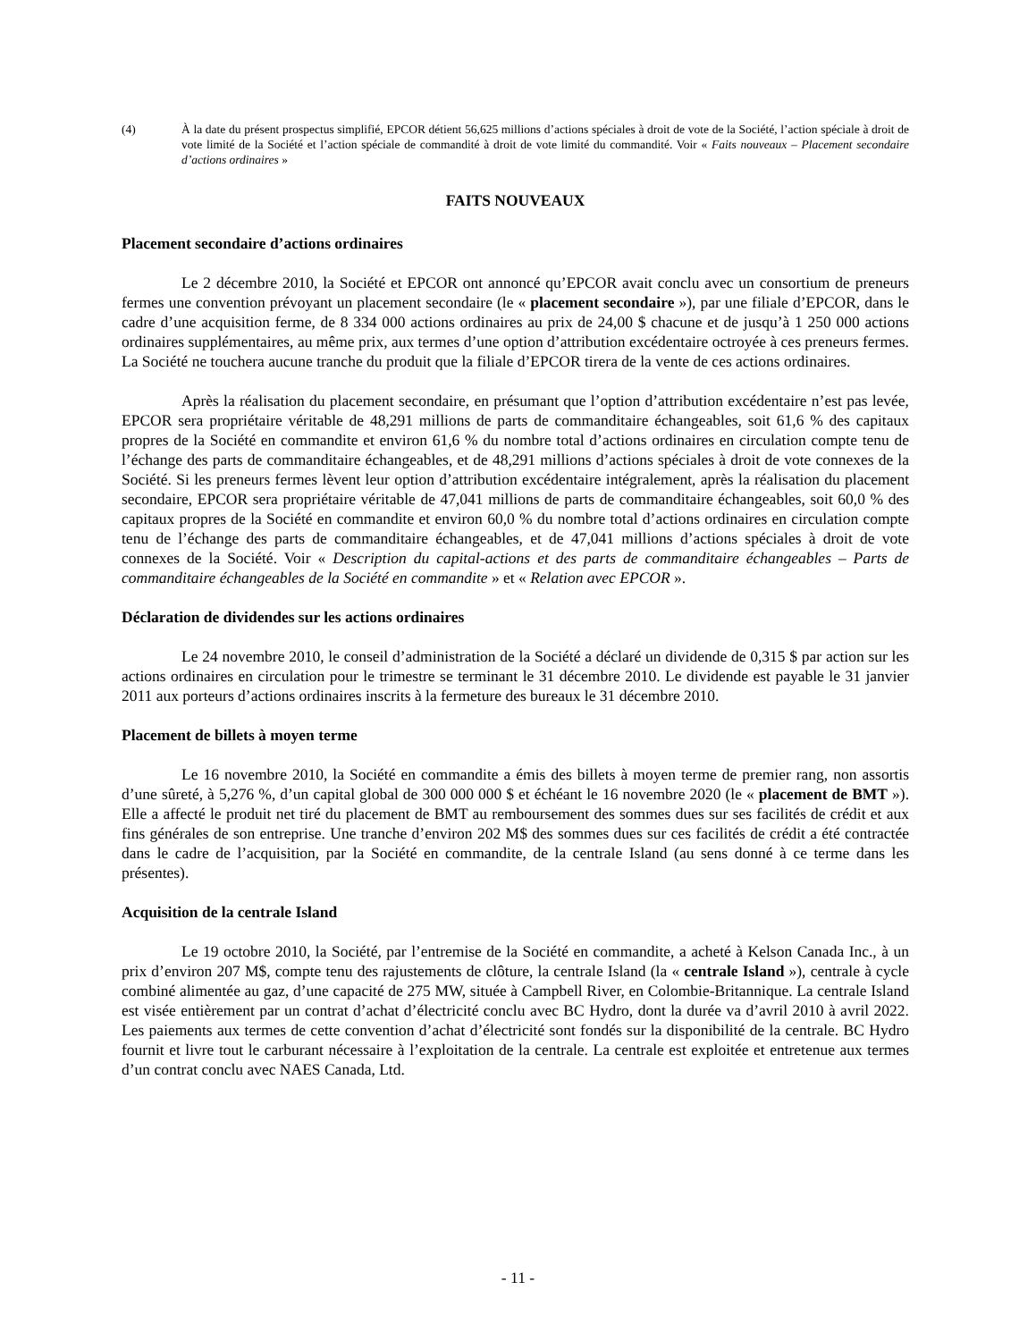(4) À la date du présent prospectus simplifié, EPCOR détient 56,625 millions d’actions spéciales à droit de vote de la Société, l’action spéciale à droit de vote limité de la Société et l’action spéciale de commandité à droit de vote limité du commandité. Voir « Faits nouveaux – Placement secondaire d’actions ordinaires »
FAITS NOUVEAUX
Placement secondaire d’actions ordinaires
Le 2 décembre 2010, la Société et EPCOR ont annoncé qu’EPCOR avait conclu avec un consortium de preneurs fermes une convention prévoyant un placement secondaire (le « placement secondaire »), par une filiale d’EPCOR, dans le cadre d’une acquisition ferme, de 8 334 000 actions ordinaires au prix de 24,00 $ chacune et de jusqu’à 1 250 000 actions ordinaires supplémentaires, au même prix, aux termes d’une option d’attribution excédentaire octroyée à ces preneurs fermes. La Société ne touchera aucune tranche du produit que la filiale d’EPCOR tirera de la vente de ces actions ordinaires.
Après la réalisation du placement secondaire, en présumant que l’option d’attribution excédentaire n’est pas levée, EPCOR sera propriétaire véritable de 48,291 millions de parts de commanditaire échangeables, soit 61,6 % des capitaux propres de la Société en commandite et environ 61,6 % du nombre total d’actions ordinaires en circulation compte tenu de l’échange des parts de commanditaire échangeables, et de 48,291 millions d’actions spéciales à droit de vote connexes de la Société. Si les preneurs fermes lèvent leur option d’attribution excédentaire intégralement, après la réalisation du placement secondaire, EPCOR sera propriétaire véritable de 47,041 millions de parts de commanditaire échangeables, soit 60,0 % des capitaux propres de la Société en commandite et environ 60,0 % du nombre total d’actions ordinaires en circulation compte tenu de l’échange des parts de commanditaire échangeables, et de 47,041 millions d’actions spéciales à droit de vote connexes de la Société. Voir « Description du capital-actions et des parts de commanditaire échangeables – Parts de commanditaire échangeables de la Société en commandite » et « Relation avec EPCOR ».
Déclaration de dividendes sur les actions ordinaires
Le 24 novembre 2010, le conseil d’administration de la Société a déclaré un dividende de 0,315 $ par action sur les actions ordinaires en circulation pour le trimestre se terminant le 31 décembre 2010. Le dividende est payable le 31 janvier 2011 aux porteurs d’actions ordinaires inscrits à la fermeture des bureaux le 31 décembre 2010.
Placement de billets à moyen terme
Le 16 novembre 2010, la Société en commandite a émis des billets à moyen terme de premier rang, non assortis d’une sûreté, à 5,276 %, d’un capital global de 300 000 000 $ et échéant le 16 novembre 2020 (le « placement de BMT »). Elle a affecté le produit net tiré du placement de BMT au remboursement des sommes dues sur ses facilités de crédit et aux fins générales de son entreprise. Une tranche d’environ 202 M$ des sommes dues sur ces facilités de crédit a été contractée dans le cadre de l’acquisition, par la Société en commandite, de la centrale Island (au sens donné à ce terme dans les présentes).
Acquisition de la centrale Island
Le 19 octobre 2010, la Société, par l’entremise de la Société en commandite, a acheté à Kelson Canada Inc., à un prix d’environ 207 M$, compte tenu des rajustements de clôture, la centrale Island (la « centrale Island »), centrale à cycle combiné alimentée au gaz, d’une capacité de 275 MW, située à Campbell River, en Colombie-Britannique. La centrale Island est visée entièrement par un contrat d’achat d’électricité conclu avec BC Hydro, dont la durée va d’avril 2010 à avril 2022. Les paiements aux termes de cette convention d’achat d’électricité sont fondés sur la disponibilité de la centrale. BC Hydro fournit et livre tout le carburant nécessaire à l’exploitation de la centrale. La centrale est exploitée et entretenue aux termes d’un contrat conclu avec NAES Canada, Ltd.
- 11 -